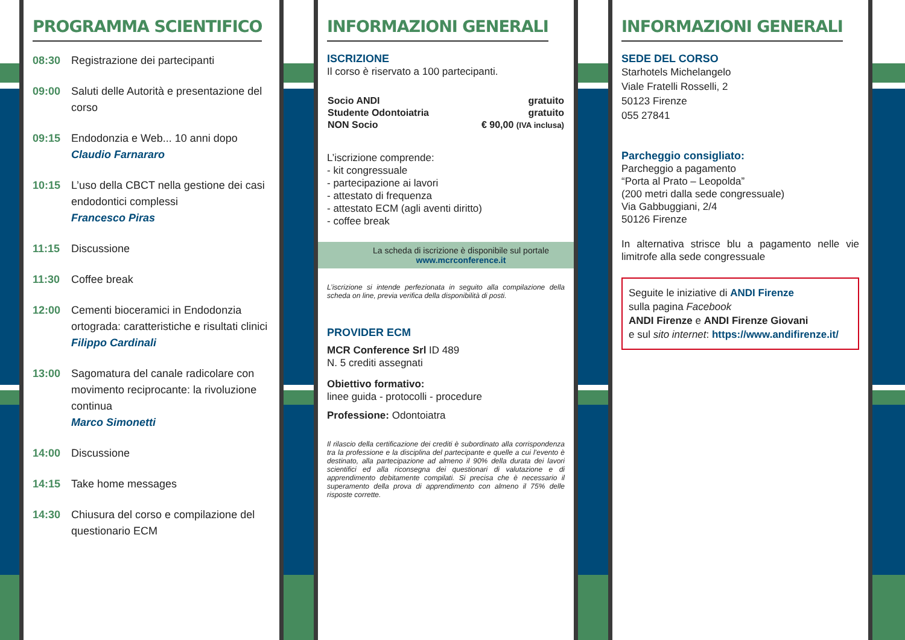PROGRAMMA SCIENTIFICO
08:30 Registrazione dei partecipanti
09:00 Saluti delle Autorità e presentazione del corso
09:15 Endodonzia e Web... 10 anni dopo
Claudio Farnararo
10:15 L’uso della CBCT nella gestione dei casi endodontici complessi
Francesco Piras
11:15 Discussione
11:30 Coffee break
12:00 Cementi bioceramici in Endodonzia ortograda: caratteristiche e risultati clinici
Filippo Cardinali
13:00 Sagomatura del canale radicolare con movimento reciprocante: la rivoluzione continua
Marco Simonetti
14:00 Discussione
14:15 Take home messages
14:30 Chiusura del corso e compilazione del questionario ECM
INFORMAZIONI GENERALI
ISCRIZIONE
Il corso è riservato a 100 partecipanti.
| Socio ANDI | gratuito |
| Studente Odontoiatria | gratuito |
| NON Socio | € 90,00 (IVA inclusa) |
L’iscrizione comprende:
- kit congressuale
- partecipazione ai lavori
- attestato di frequenza
- attestato ECM (agli aventi diritto)
- coffee break
La scheda di iscrizione è disponibile sul portale
www.mcrconference.it
L’iscrizione si intende perfezionata in seguito alla compilazione della scheda on line, previa verifica della disponibilità di posti.
PROVIDER ECM
MCR Conference Srl ID 489
N. 5 crediti assegnati
Obiettivo formativo:
linee guida - protocolli - procedure
Professione: Odontoiatra
Il rilascio della certificazione dei crediti è subordinato alla corrispondenza tra la professione e la disciplina del partecipante e quelle a cui l’evento è destinato, alla partecipazione ad almeno il 90% della durata dei lavori scientifici ed alla riconsegna dei questionari di valutazione e di apprendimento debitamente compilati. Si precisa che è necessario il superamento della prova di apprendimento con almeno il 75% delle risposte corrette.
INFORMAZIONI GENERALI
SEDE DEL CORSO
Starhotels Michelangelo
Viale Fratelli Rosselli, 2
50123 Firenze
055 27841
Parcheggio consigliato:
Parcheggio a pagamento
“Porta al Prato – Leopolda”
(200 metri dalla sede congressuale)
Via Gabbuggiani, 2/4
50126 Firenze
In alternativa strisce blu a pagamento nelle vie limitrofe alla sede congressuale
Seguite le iniziative di ANDI Firenze
sulla pagina Facebook
ANDI Firenze e ANDI Firenze Giovani
e sul sito internet: https://www.andifirenze.it/